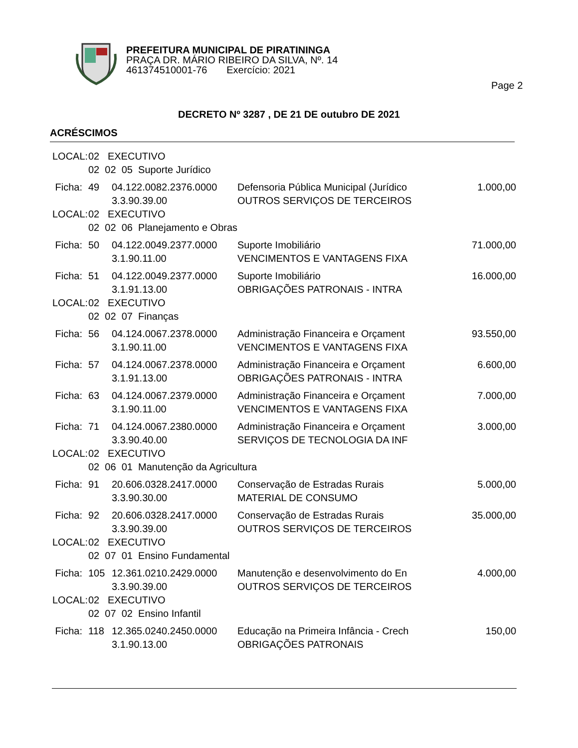PREFEITURA MUNICIPAL DE PIRATININGA
PRAÇA DR. MÁRIO RIBEIRO DA SILVA, Nº. 14
461374510001-76 Exercício: 2021
Page 2
DECRETO Nº 3287 , DE 21 DE outubro DE 2021
ACRÉSCIMOS
| LOCAL: | 02 EXECUTIVO | | | |
| | 02 02 05 Suporte Jurídico | | | |
| Ficha: | 49 | 04.122.0082.2376.0000 | Defensoria Pública Municipal (Jurídico | 1.000,00 |
| | | 3.3.90.39.00 | OUTROS SERVIÇOS DE TERCEIROS | |
| LOCAL: | 02 EXECUTIVO | | | |
| | 02 02 06 Planejamento e Obras | | | |
| Ficha: | 50 | 04.122.0049.2377.0000 | Suporte Imobiliário | 71.000,00 |
| | | 3.1.90.11.00 | VENCIMENTOS E VANTAGENS FIXA | |
| Ficha: | 51 | 04.122.0049.2377.0000 | Suporte Imobiliário | 16.000,00 |
| | | 3.1.91.13.00 | OBRIGAÇÕES PATRONAIS - INTRA | |
| LOCAL: | 02 EXECUTIVO | | | |
| | 02 02 07 Finanças | | | |
| Ficha: | 56 | 04.124.0067.2378.0000 | Administração Financeira e Orçament | 93.550,00 |
| | | 3.1.90.11.00 | VENCIMENTOS E VANTAGENS FIXA | |
| Ficha: | 57 | 04.124.0067.2378.0000 | Administração Financeira e Orçament | 6.600,00 |
| | | 3.1.91.13.00 | OBRIGAÇÕES PATRONAIS - INTRA | |
| Ficha: | 63 | 04.124.0067.2379.0000 | Administração Financeira e Orçament | 7.000,00 |
| | | 3.1.90.11.00 | VENCIMENTOS E VANTAGENS FIXA | |
| Ficha: | 71 | 04.124.0067.2380.0000 | Administração Financeira e Orçament | 3.000,00 |
| | | 3.3.90.40.00 | SERVIÇOS DE TECNOLOGIA DA INF | |
| LOCAL: | 02 EXECUTIVO | | | |
| | 02 06 01 Manutenção da Agricultura | | | |
| Ficha: | 91 | 20.606.0328.2417.0000 | Conservação de Estradas Rurais | 5.000,00 |
| | | 3.3.90.30.00 | MATERIAL DE CONSUMO | |
| Ficha: | 92 | 20.606.0328.2417.0000 | Conservação de Estradas Rurais | 35.000,00 |
| | | 3.3.90.39.00 | OUTROS SERVIÇOS DE TERCEIROS | |
| LOCAL: | 02 EXECUTIVO | | | |
| | 02 07 01 Ensino Fundamental | | | |
| Ficha: | 105 | 12.361.0210.2429.0000 | Manutenção e desenvolvimento do En | 4.000,00 |
| | | 3.3.90.39.00 | OUTROS SERVIÇOS DE TERCEIROS | |
| LOCAL: | 02 EXECUTIVO | | | |
| | 02 07 02 Ensino Infantil | | | |
| Ficha: | 118 | 12.365.0240.2450.0000 | Educação na Primeira Infância - Crech | 150,00 |
| | | 3.1.90.13.00 | OBRIGAÇÕES PATRONAIS | |